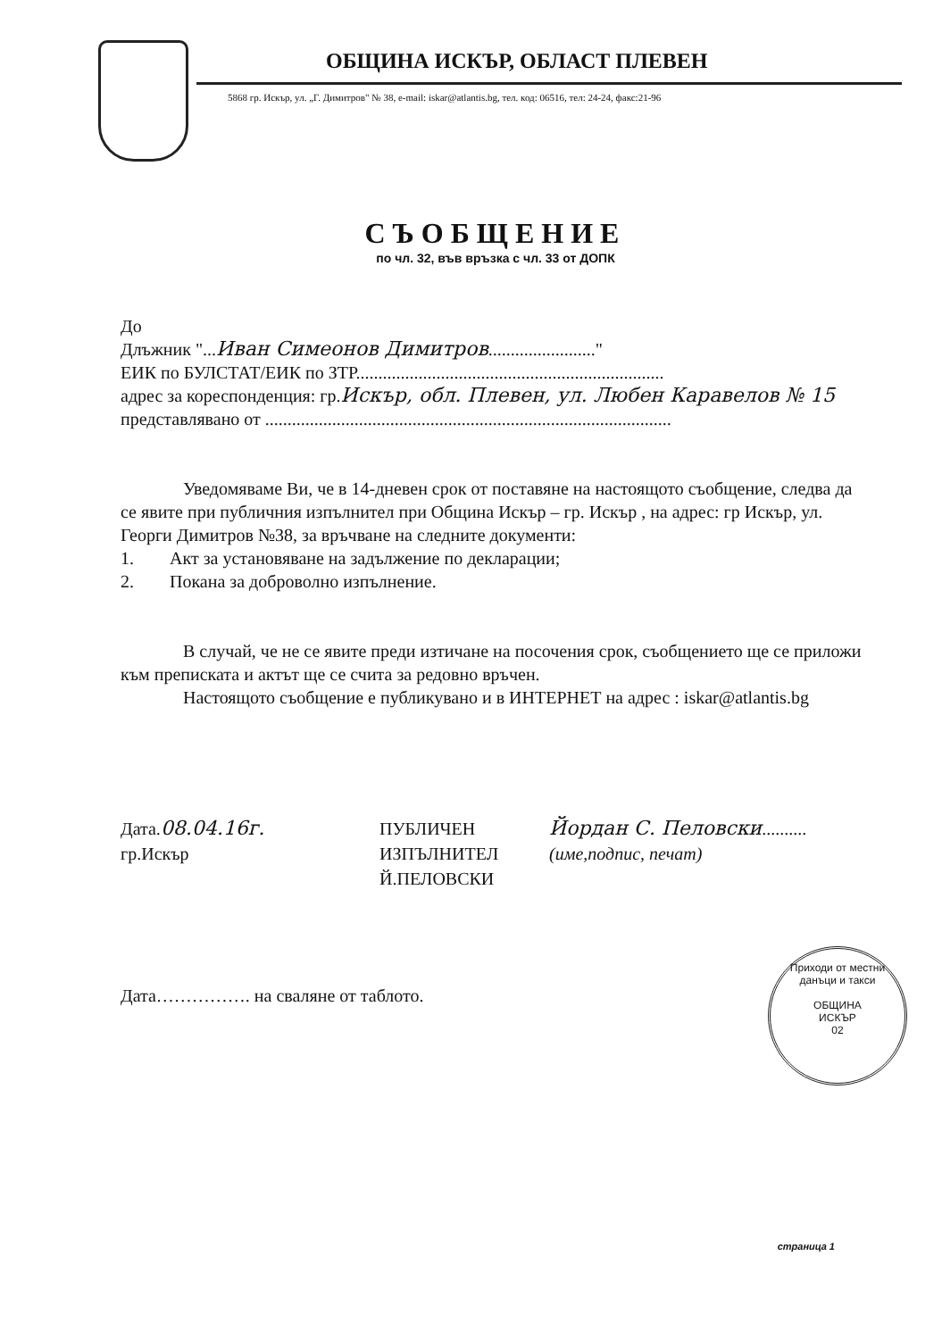ОБЩИНА ИСКЪР, ОБЛАСТ ПЛЕВЕН
5868 гр. Искър, ул. „Г. Димитров" № 38, e-mail: iskar@atlantis.bg, тел. код: 06516, тел: 24-24, факс:21-96
СЪОБЩЕНИЕ
по чл. 32, във връзка с чл. 33 от ДОПК
До
Длъжник "...Иван Симеонов Димитров........................"
ЕИК по БУЛСТАТ/ЕИК по ЗТР.....................................................................
адрес за кореспонденция: гр.Искър, обл. Плевен, ул. Любен Каравелов № 15
представлявано от ...........................................................................................
Уведомяваме Ви, че в 14-дневен срок от поставяне на настоящото съобщение, следва да се явите при публичния изпълнител при Община Искър – гр. Искър , на адрес: гр Искър, ул. Георги Димитров №38, за връчване на следните документи:
1. Акт за установяване на задължение по декларации;
2. Покана за доброволно изпълнение.
В случай, че не се явите преди изтичане на посочения срок, съобщението ще се приложи към преписката и актът ще се счита за редовно връчен.
Настоящото съобщение е публикувано и в ИНТЕРНЕТ на адрес : iskar@atlantis.bg
Дата.08.04.16г.
гр.Искър
ПУБЛИЧЕН
ИЗПЪЛНИТЕЛ
Й.ПЕЛОВСКИ
Йордан С. Пеловски..........
(име,подпис, печат)
Дата……………. на сваляне от таблото.
Приходи от местни данъци и такси
ОБЩИНА
ИСКЪР
02
страница 1